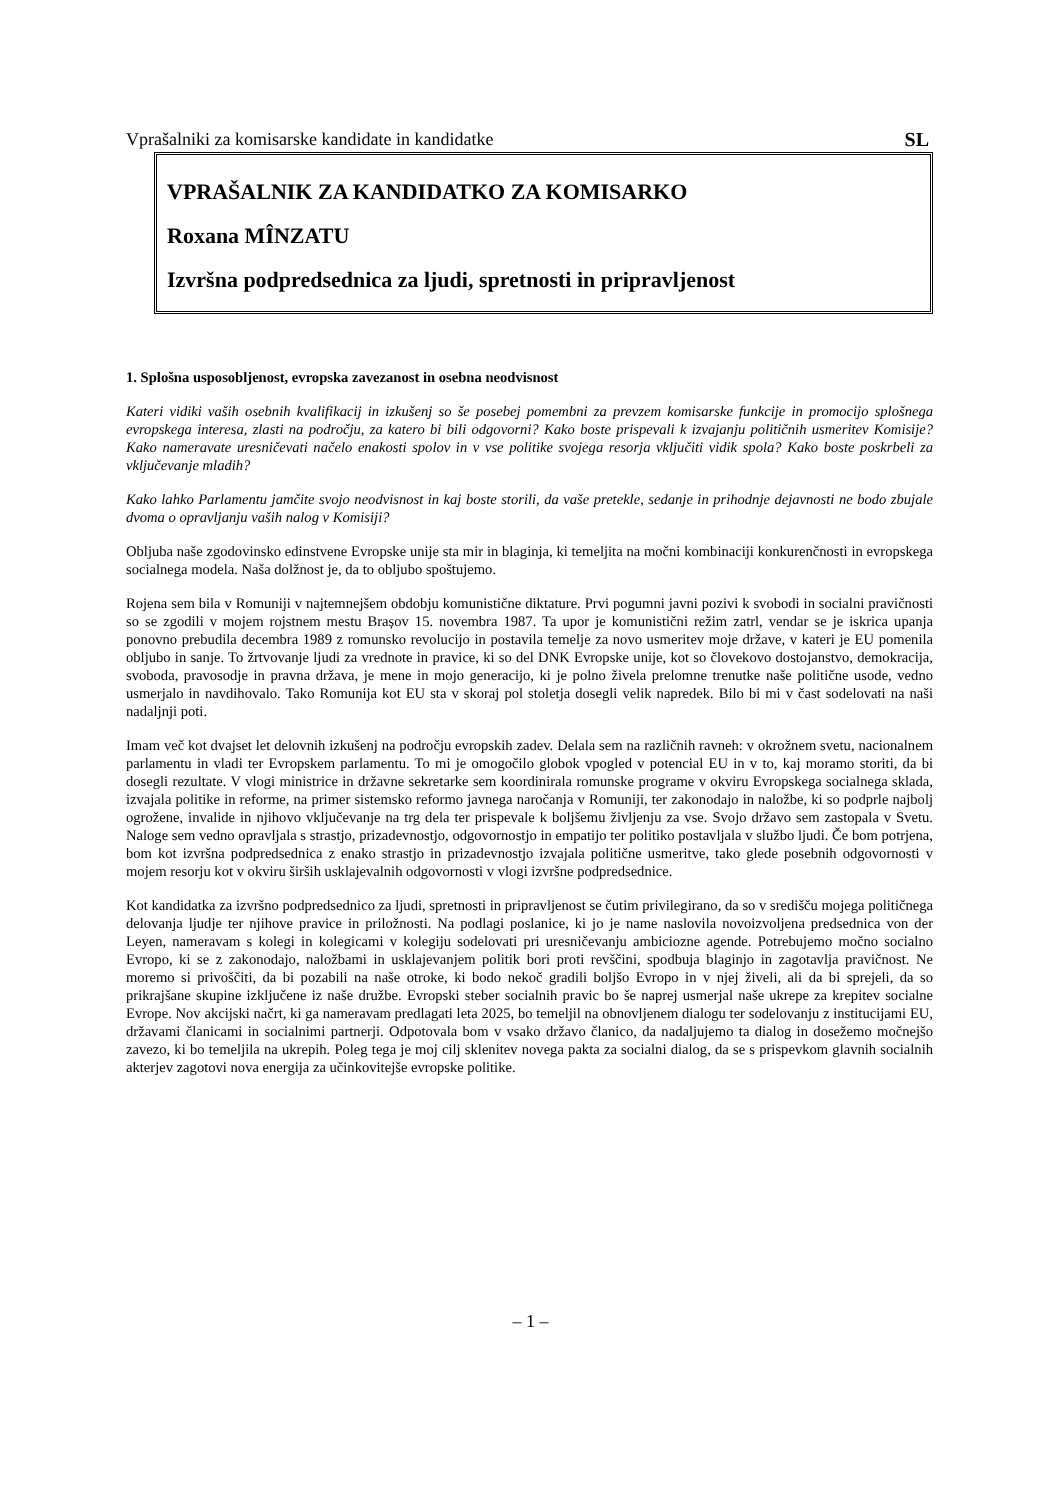Vprašalniki za komisarske kandidate in kandidatke SL
VPRAŠALNIK ZA KANDIDATKO ZA KOMISARKO
Roxana MÎNZATU
Izvršna podpredsednica za ljudi, spretnosti in pripravljenost
1. Splošna usposobljenost, evropska zavezanost in osebna neodvisnost
Kateri vidiki vaših osebnih kvalifikacij in izkušenj so še posebej pomembni za prevzem komisarske funkcije in promocijo splošnega evropskega interesa, zlasti na področju, za katero bi bili odgovorni? Kako boste prispevali k izvajanju političnih usmeritev Komisije? Kako nameravate uresničevati načelo enakosti spolov in v vse politike svojega resorja vključiti vidik spola? Kako boste poskrbeli za vključevanje mladih?
Kako lahko Parlamentu jamčite svojo neodvisnost in kaj boste storili, da vaše pretekle, sedanje in prihodnje dejavnosti ne bodo zbujale dvoma o opravljanju vaših nalog v Komisiji?
Obljuba naše zgodovinsko edinstvene Evropske unije sta mir in blaginja, ki temeljita na močni kombinaciji konkurenčnosti in evropskega socialnega modela. Naša dolžnost je, da to obljubo spoštujemo.
Rojena sem bila v Romuniji v najtemnejšem obdobju komunistične diktature. Prvi pogumni javni pozivi k svobodi in socialni pravičnosti so se zgodili v mojem rojstnem mestu Brașov 15. novembra 1987. Ta upor je komunistični režim zatrl, vendar se je iskrica upanja ponovno prebudila decembra 1989 z romunsko revolucijo in postavila temelje za novo usmeritev moje države, v kateri je EU pomenila obljubo in sanje. To žrtvovanje ljudi za vrednote in pravice, ki so del DNK Evropske unije, kot so človekovo dostojanstvo, demokracija, svoboda, pravosodje in pravna država, je mene in mojo generacijo, ki je polno živela prelomne trenutke naše politične usode, vedno usmerjalo in navdihovalo. Tako Romunija kot EU sta v skoraj pol stoletja dosegli velik napredek. Bilo bi mi v čast sodelovati na naši nadaljnji poti.
Imam več kot dvajset let delovnih izkušenj na področju evropskih zadev. Delala sem na različnih ravneh: v okrožnem svetu, nacionalnem parlamentu in vladi ter Evropskem parlamentu. To mi je omogočilo globok vpogled v potencial EU in v to, kaj moramo storiti, da bi dosegli rezultate. V vlogi ministrice in državne sekretarke sem koordinirala romunske programe v okviru Evropskega socialnega sklada, izvajala politike in reforme, na primer sistemsko reformo javnega naročanja v Romuniji, ter zakonodajo in naložbe, ki so podprle najbolj ogrožene, invalide in njihovo vključevanje na trg dela ter prispevale k boljšemu življenju za vse. Svojo državo sem zastopala v Svetu. Naloge sem vedno opravljala s strastjo, prizadevnostjo, odgovornostjo in empatijo ter politiko postavljala v službo ljudi. Če bom potrjena, bom kot izvršna podpredsednica z enako strastjo in prizadevnostjo izvajala politične usmeritve, tako glede posebnih odgovornosti v mojem resorju kot v okviru širših usklajevalnih odgovornosti v vlogi izvršne podpredsednice.
Kot kandidatka za izvršno podpredsednico za ljudi, spretnosti in pripravljenost se čutim privilegirano, da so v središču mojega političnega delovanja ljudje ter njihove pravice in priložnosti. Na podlagi poslanice, ki jo je name naslovila novoizvoljena predsednica von der Leyen, nameravam s kolegi in kolegicami v kolegiju sodelovati pri uresničevanju ambiciozne agende. Potrebujemo močno socialno Evropo, ki se z zakonodajo, naložbami in usklajevanjem politik bori proti revščini, spodbuja blaginjo in zagotavlja pravičnost. Ne moremo si privoščiti, da bi pozabili na naše otroke, ki bodo nekoč gradili boljšo Evropo in v njej živeli, ali da bi sprejeli, da so prikrajšane skupine izključene iz naše družbe. Evropski steber socialnih pravic bo še naprej usmerjal naše ukrepe za krepitev socialne Evrope. Nov akcijski načrt, ki ga nameravam predlagati leta 2025, bo temeljil na obnovljenem dialogu ter sodelovanju z institucijami EU, državami članicami in socialnimi partnerji. Odpotovala bom v vsako državo članico, da nadaljujemo ta dialog in dosežemo močnejšo zavezo, ki bo temeljila na ukrepih. Poleg tega je moj cilj sklenitev novega pakta za socialni dialog, da se s prispevkom glavnih socialnih akterjev zagotovi nova energija za učinkovitejše evropske politike.
– 1 –